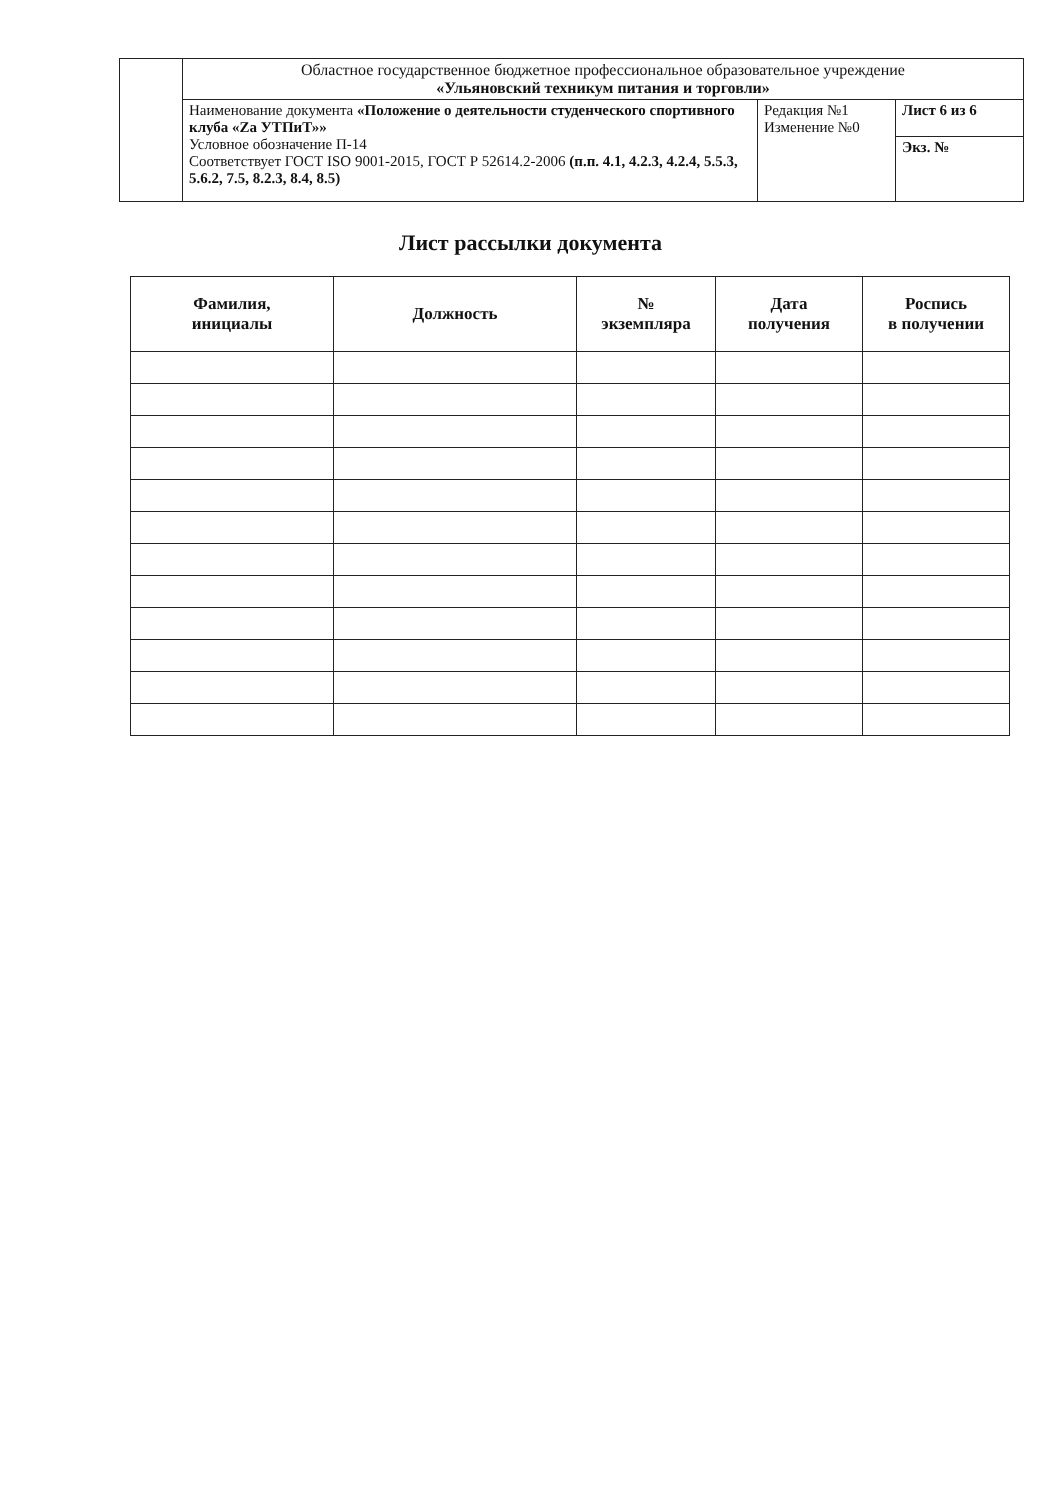| | Областное государственное бюджетное профессиональное образовательное учреждение «Ульяновский техникум питания и торговли» | | |
| | Наименование документа «Положение о деятельности студенческого спортивного клуба «Za УТПиТ»» Условное обозначение П-14 Соответствует ГОСТ ISO 9001-2015, ГОСТ Р 52614.2-2006 (п.п. 4.1, 4.2.3, 4.2.4, 5.5.3, 5.6.2, 7.5, 8.2.3, 8.4, 8.5) | Редакция №1 Изменение №0 | Лист 6 из 6 |
| | | | Экз. № |
Лист рассылки документа
| Фамилия, инициалы | Должность | № экземпляра | Дата получения | Роспись в получении |
| --- | --- | --- | --- | --- |